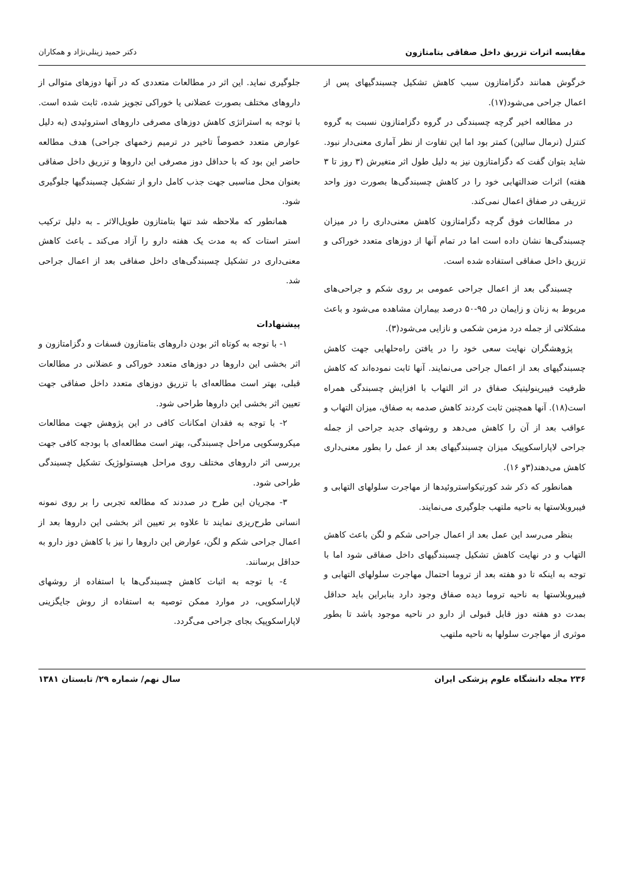مقایسه اثرات تزریق داخل صفاقی بتامتازون دکتر حمید زینلی‌نژاد و همکاران
خرگوش همانند دگزامتازون سبب کاهش تشکیل چسبندگیهای پس از اعمال جراحی می‌شود(۱۷).
در مطالعه اخیر گرچه چسبندگی در گروه دگزامتازون نسبت به گروه کنترل (نرمال سالین) کمتر بود اما این تفاوت از نظر آماری معنی‌دار نبود. شاید بتوان گفت که دگزامتازون نیز به دلیل طول اثر متغیرش (۳ روز تا ۳ هفته) اثرات ضدالتهابی خود را در کاهش چسبندگی‌ها بصورت دوز واحد تزریقی در صفاق اعمال نمی‌کند.
در مطالعات فوق گرچه دگزامتازون کاهش معنی‌داری را در میزان چسبندگی‌ها نشان داده است اما در تمام آنها از دوزهای متعدد خوراکی و تزریق داخل صفاقی استفاده شده است.
چسبندگی بعد از اعمال جراحی عمومی بر روی شکم و جراحی‌های مربوط به زنان و زایمان در ۹۵-۵۰ درصد بیماران مشاهده می‌شود و باعث مشکلاتی از جمله درد مزمن شکمی و نازایی می‌شود(۳).
پژوهشگران نهایت سعی خود را در یافتن راه‌حلهایی جهت کاهش چسبندگیهای بعد از اعمال جراحی می‌نمایند. آنها ثابت نموده‌اند که کاهش ظرفیت فیبرینولیتیک صفاق در اثر التهاب با افزایش چسبندگی همراه است(۱۸). آنها همچنین ثابت کردند کاهش صدمه به صفاق، میزان التهاب و عواقب بعد از آن را کاهش می‌دهد و روشهای جدید جراحی از جمله جراحی لاپاراسکوپیک میزان چسبندگیهای بعد از عمل را بطور معنی‌داری کاهش می‌دهند(۳و ۱۶).
همانطور که ذکر شد کورتیکواستروئیدها از مهاجرت سلولهای التهابی و فیبروبلاستها به ناحیه ملتهب جلوگیری می‌نمایند.
بنظر می‌رسد این عمل بعد از اعمال جراحی شکم و لگن باعث کاهش التهاب و در نهایت کاهش تشکیل چسبندگیهای داخل صفاقی شود اما با توجه به اینکه تا دو هفته بعد از تروما احتمال مهاجرت سلولهای التهابی و فیبروبلاستها به ناحیه تروما دیده صفاق وجود دارد بنابراین باید حداقل بمدت دو هفته دوز قابل قبولی از دارو در ناحیه موجود باشد تا بطور موثری از مهاجرت سلولها به ناحیه ملتهب
جلوگیری نماید. این اثر در مطالعات متعددی که در آنها دوزهای متوالی از داروهای مختلف بصورت عضلانی یا خوراکی تجویز شده، ثابت شده است. با توجه به استراتژی کاهش دوزهای مصرفی داروهای استروئیدی (به دلیل عوارض متعدد خصوصاً تاخیر در ترمیم زخمهای جراحی) هدف مطالعه حاضر این بود که با حداقل دوز مصرفی این داروها و تزریق داخل صفاقی بعنوان محل مناسبی جهت جذب کامل دارو از تشکیل چسبندگیها جلوگیری شود.
همانطور که ملاحظه شد تنها بتامتازون طویل‌الاثر ـ به دلیل ترکیب استر استات که به مدت یک هفته دارو را آزاد می‌کند ـ باعث کاهش معنی‌داری در تشکیل چسبندگی‌های داخل صفاقی بعد از اعمال جراحی شد.
پیشنهادات
۱- با توجه به کوتاه اثر بودن داروهای بتامتازون فسفات و دگزامتازون و اثر بخشی این داروها در دوزهای متعدد خوراکی و عضلانی در مطالعات قبلی، بهتر است مطالعه‌ای با تزریق دوزهای متعدد داخل صفاقی جهت تعیین اثر بخشی این داروها طراحی شود.
۲- با توجه به فقدان امکانات کافی در این پژوهش جهت مطالعات میکروسکوپی مراحل چسبندگی، بهتر است مطالعه‌ای با بودجه کافی جهت بررسی اثر داروهای مختلف روی مراحل هیستولوژیک تشکیل چسبندگی طراحی شود.
۳- مجریان این طرح در صددند که مطالعه تجربی را بر روی نمونه انسانی طرح‌ریزی نمایند تا علاوه بر تعیین اثر بخشی این داروها بعد از اعمال جراحی شکم و لگن، عوارض این داروها را نیز با کاهش دوز دارو به حداقل برسانند.
٤- با توجه به اثبات کاهش چسبندگی‌ها با استفاده از روشهای لاپاراسکوپی، در موارد ممکن توصیه به استفاده از روش جایگزینی لاپاراسکوپیک بجای جراحی می‌گردد.
۲۳۶ مجله دانشگاه علوم پزشکی ایران سال نهم/ شماره ۲۹/ تابستان ۱۳۸۱